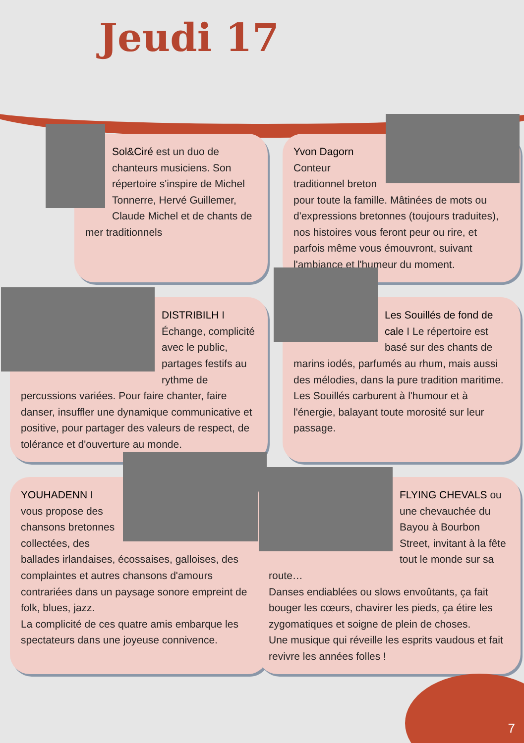Jeudi 17
Sol&Ciré est un duo de chanteurs musiciens. Son répertoire s'inspire de Michel Tonnerre, Hervé Guillemer, Claude Michel et de chants de mer traditionnels
Yvon Dagorn
Conteur traditionnel breton pour toute la famille. Mâtinées de mots ou d'expressions bretonnes (toujours traduites), nos histoires vous feront peur ou rire, et parfois même vous émouvront, suivant l'ambiance et l'humeur du moment.
DISTRIBILH I Échange, complicité avec le public, partages festifs au rythme de percussions variées. Pour faire chanter, faire danser, insuffler une dynamique communicative et positive, pour partager des valeurs de respect, de tolérance et d'ouverture au monde.
Les Souillés de fond de cale I Le répertoire est basé sur des chants de marins iodés, parfumés au rhum, mais aussi des mélodies, dans la pure tradition maritime.
Les Souillés carburent à l'humour et à l'énergie, balayant toute morosité sur leur passage.
YOUHADENN I vous propose des chansons bretonnes collectées, des ballades irlandaises, écossaises, galloises, des complaintes et autres chansons d'amours contrariées dans un paysage sonore empreint de folk, blues, jazz.
La complicité de ces quatre amis embarque les spectateurs dans une joyeuse connivence.
FLYING CHEVALS ou une chevauchée du Bayou à Bourbon Street, invitant à la fête tout le monde sur sa route…
Danses endiablées ou slows envoûtants, ça fait bouger les cœurs, chavirer les pieds, ça étire les zygomatiques et soigne de plein de choses.
Une musique qui réveille les esprits vaudous et fait revivre les années folles !
7